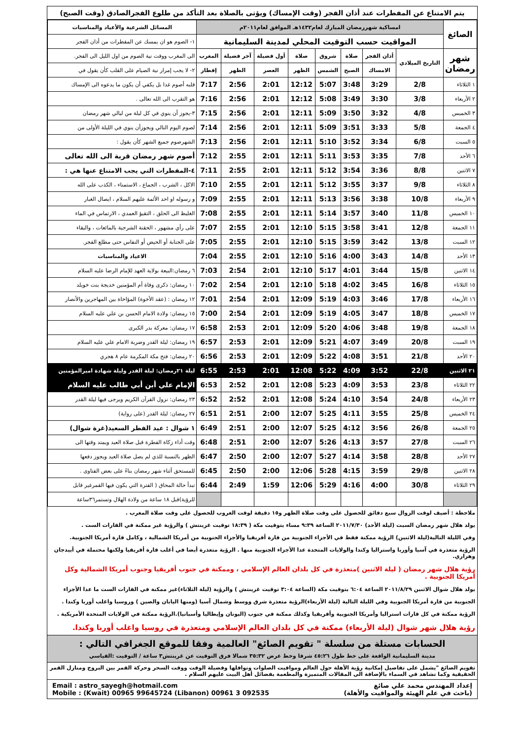يتم الامتناع عن المفطرات عند أذان الفجر (وقت الإمساك) ويؤتى بالصلاة بعد التأكد من طلوع الفجرالصادق (وقت الصبح)
| الصائغ | امساكية شهررمضان المبارك لعام١٤٣٢هـ الموافق لعام٢٠١١م | | | | | | | | | المسائل الشرعية والأعياد والمناسبات |
| | المواقيت حسب التوقيت المحلي لمدينة السليمانية | | | | | | | | | ١- الصوم هو ان يمسك عن المفطرات من أذان الفجر |
| شهر رمضان | التاريخ الميلادي | أذان الفجر | صلاة | شروق | صلاة | أول فضيلة | آخر فضيلة | المغرب | الى المغرب ووقت نية الصوم من اول الليل الى الفجر. | |
| | | الامساك | الصبح | الشمس | الظهر | العصر | الظهر | إفطار | ٢- لا يجب إمرار نية الصيام على القلب كأن يقول في | |
| ١ الثلاثاء | 2/8 | 3:29 | 3:48 | 5:07 | 12:12 | 2:01 | 2:56 | 7:17 | قلبه أصوم غدا بل يكفي أن يكون ما يدعوه الى الإمساك | |
| ٢ الأربعاء | 3/8 | 3:30 | 3:49 | 5:08 | 12:12 | 2:01 | 2:56 | 7:16 | هو التقرب الى الله تعالى . | |
| ٣ الخميس | 4/8 | 3:32 | 3:50 | 5:09 | 12:11 | 2:01 | 2:56 | 7:15 | ٣-يجوز أن ينوي في كل ليلة من ليالي شهر رمضان | |
| ٤ الجمعة | 5/8 | 3:33 | 3:51 | 5:09 | 12:11 | 2:01 | 2:56 | 7:14 | لصوم اليوم التالي ويجوزأن ينوي في الليلة الأولى من | |
| ٥ السبت | 6/8 | 3:34 | 3:52 | 5:10 | 12:11 | 2:01 | 2:56 | 7:13 | الشهرصوم جميع الشهر كأن يقول : | |
| ٦ الأحد | 7/8 | 3:35 | 3:53 | 5:11 | 12:11 | 2:01 | 2:55 | 7:12 | أصوم شهر رمضان قربة الى الله تعالى | |
| ٧ الاثنين | 8/8 | 3:36 | 3:54 | 5:12 | 12:11 | 2:01 | 2:55 | 7:11 | ٤-المفطرات التي يجب الامتناع عنها هي : | |
| ٨ الثلاثاء | 9/8 | 3:37 | 3:55 | 5:12 | 12:11 | 2:01 | 2:55 | 7:10 | الاكل ، الشرب ، الجماع ، الاستمناء ، الكذب على الله | |
| ٩ الأربعاء | 10/8 | 3:38 | 3:56 | 5:13 | 12:11 | 2:01 | 2:55 | 7:09 | و رسوله او احد الأئمة عليهم السلام ، ايصال الغبار | |
| ١٠ الخميس | 11/8 | 3:40 | 3:57 | 5:14 | 12:11 | 2:01 | 2:55 | 7:08 | الغليظ الى الحلق ، التقيؤ العمدي ، الارتماس في الماء | |
| ١١ الجمعة | 12/8 | 3:41 | 3:58 | 5:15 | 12:10 | 2:01 | 2:55 | 7:07 | على رأي مشهور ، الحقنة الشرجية بالمائعات ، والبقاء | |
| ١٢ السبت | 13/8 | 3:42 | 3:59 | 5:15 | 12:10 | 2:01 | 2:55 | 7:05 | على الجنابة أو الحيض أو النفاس حتى مطلع الفجر. | |
| ١٣ الأحد | 14/8 | 3:43 | 4:00 | 5:16 | 12:10 | 2:01 | 2:55 | 7:04 | الاعياد والمناسبات | |
| ١٤ الاثنين | 15/8 | 3:44 | 4:01 | 5:17 | 12:10 | 2:01 | 2:54 | 7:03 | ٦ رمضان:البيعة بولاية العهد للإمام الرضا عليه السلام | |
| ١٥ الثلاثاء | 16/8 | 3:45 | 4:02 | 5:18 | 12:10 | 2:01 | 2:54 | 7:02 | ١٠ رمضان: ذكرى وفاة أم المؤمنين خديجة بنت خويلد | |
| ١٦ الأربعاء | 17/8 | 3:46 | 4:03 | 5:19 | 12:09 | 2:01 | 2:54 | 7:01 | ١٢ رمضان : (عقد الأخوة) المؤاخاة بين المهاجرين والأنصار | |
| ١٧ الخميس | 18/8 | 3:47 | 4:05 | 5:19 | 12:09 | 2:01 | 2:54 | 7:00 | ١٥ رمضان: ولادة الامام الحسن بن علي عليه السلام | |
| ١٨ الجمعة | 19/8 | 3:48 | 4:06 | 5:20 | 12:09 | 2:01 | 2:53 | 6:58 | ١٧ رمضان: معركة بدر الكبرى | |
| ١٩ السبت | 20/8 | 3:49 | 4:07 | 5:21 | 12:09 | 2:01 | 2:53 | 6:57 | ١٩ رمضان: ليلة القدر وضربة الامام علي عليه السلام | |
| ٢٠ الأحد | 21/8 | 3:51 | 4:08 | 5:22 | 12:09 | 2:01 | 2:53 | 6:56 | ٢٠ رمضان: فتح مكة المكرمة عام ٨ هجري | |
| ٢١ الاثنين | 22/8 | 3:52 | 4:09 | 5:22 | 12:08 | 2:01 | 2:53 | 6:55 | ليلة ٢١رمضان: ليلة القدر وليلة شهادة اميرالمؤمنين | |
| ٢٢ الثلاثاء | 23/8 | 3:53 | 4:09 | 5:23 | 12:08 | 2:01 | 2:52 | 6:53 | الإمام علي أبن أبي طالب عليه السلام | |
| ٢٣ الأربعاء | 24/8 | 3:54 | 4:10 | 5:24 | 12:08 | 2:01 | 2:52 | 6:52 | ٢٣ رمضان: نزول القرآن الكريم ويرجى فيها ليلة القدر | |
| ٢٤ الخميس | 25/8 | 3:55 | 4:11 | 5:25 | 12:07 | 2:00 | 2:51 | 6:51 | ٢٧ رمضان: ليلة القدر (على رواية) | |
| ٢٥ الجمعة | 26/8 | 3:56 | 4:12 | 5:25 | 12:07 | 2:00 | 2:51 | 6:49 | ١ شوال : عيد الفطر السعيد(غرة شوال) | |
| ٢٦ السبت | 27/8 | 3:57 | 4:13 | 5:26 | 12:07 | 2:00 | 2:51 | 6:48 | وقت أداء زكاة الفطرة قبل صلاة العيد ويمتد وقتها الى | |
| ٢٧ الأحد | 28/8 | 3:58 | 4:14 | 5:27 | 12:07 | 2:00 | 2:50 | 6:47 | الظهر بالنسبة للذي لم يصل صلاة العيد ويجوز دفعها | |
| ٢٨ الاثنين | 29/8 | 3:59 | 4:15 | 5:28 | 12:06 | 2:00 | 2:50 | 6:45 | للمستحق أثناء شهر رمضان بناءً على بعض الفتاوى . | |
| ٢٩ الثلاثاء | 30/8 | 4:00 | 4:16 | 5:29 | 12:06 | 1:59 | 2:49 | 6:44 | تبدأ حالة المحاق ( الفترة التي يكون فيها القمرغير قابل | |
| | | | | | | | | | للرؤية)قبل ١٨ ساعة من ولادة الهلال وتستمر٣٦ساعة | |
ملاحظة : أضيف لوقت الزوال سبع دقائق للحصول على وقت صلاة الظهر و١٥ دقيقة لوقت الغروب للحصول على وقت صلاة المغرب .
يولد هلال شهر رمضان السبت (ليلة الأحد) ٢٠١١/٧/٣٠ الساعة ٩:٣٩ مساء بتوقيت مكة ( ١٨:٣٩ توقيت غرينتش ) والرؤية غير ممكنة في القارات الست .
وفي الليلة التالية(ليلة الاثنين) الرؤية ممكنة فقط في الأجزاء الجنوبية من قارة أفريقيا والأجزاء الحنوبية من أمريكا الشمالية ، وكامل قارة أمريكا الجنوبية.
الرؤية متعذرة في آسيا وأوربا واستراليا وكندا والولايات المتحدة عدا الأجزاء الجنوبية منها . الرؤية متعذرة أيضا في أغلب قارة أفريقيا ولكنها محتملة في أبيدجان وهراري.
رؤية هلال شهر رمضان ( ليلة الاثنين )متعذرة في كل بلدان العالم الإسلامي ، وممكنة في جنوب أفريقيا وجنوب أمريكا الشمالية وكل أمريكا الجنوبية .
يولد هلال شوال الاثنين ٢٠١١/٨/٢٩ الساعة ٦:٠٤ بتوقيت مكة (الساعة ٣:٠٤ توقيت غرينتش ) والرؤية (ليلة الثلاثاء)غير ممكنة في القارات الست ما عدا الأجزاء
الجنوبية من قارة أمريكا الجنوبية وفي الليلة التالية (ليلة الأربعاء)الرؤية متعذرة شرق ووسط وشمال آسيا (ومنها اليابان والصين ) وروسيا واغلب أوربا وكندا .
الرؤية ممكنة في كل قارات استراليا وأمريكا الجنوبية وأفريقيا وكذلك ممكنة في جنوب (اليونان وإيطاليا وأسبانيا).الرؤية ممكنة في الولايات المتحدة الأمريكية .
رؤية هلال شهر شوال (ليلة الأربعاء) ممكنة في كل بلدان العالم الإسلامي ومتعذرة في روسيا واغلب أوربا وكندا.
الحسابات مستلة من سلسلة " تقويم الصائغ" العالمية وفقا للموقع الجغرافي التالي :
مدينة السليمانية الواقعة على خط طول ٤٥:٢٦ شرقا وخط عرض ٣٥:٣٢ شمالا فرق التوقيت عن غرينتش٣ ساعة / التوقيت :القياسي
تقويم الصائغ "يشمل على تفاصيل إمكانية رؤية الأهلة حول العالم ومواقيت الصلوات ونوافلها وفضيلة الوقت ووقت السحر وحركة القمر بين البروج ومنازل القمر الحقيقية وكما تشاهد في السماء بالإضافة الى المقالات المتميزة والمطعمة بفضائل أهل البيت عليهم السلام .
إعداد المهندس محمد علي صائغ
(باحث في علم الهيئة والمواقيت والأهلة)
Email : astro_sayegh@hotmail.com
Mobile : (Kwait) 00965 99645724 (Libanon) 00961 3 092535